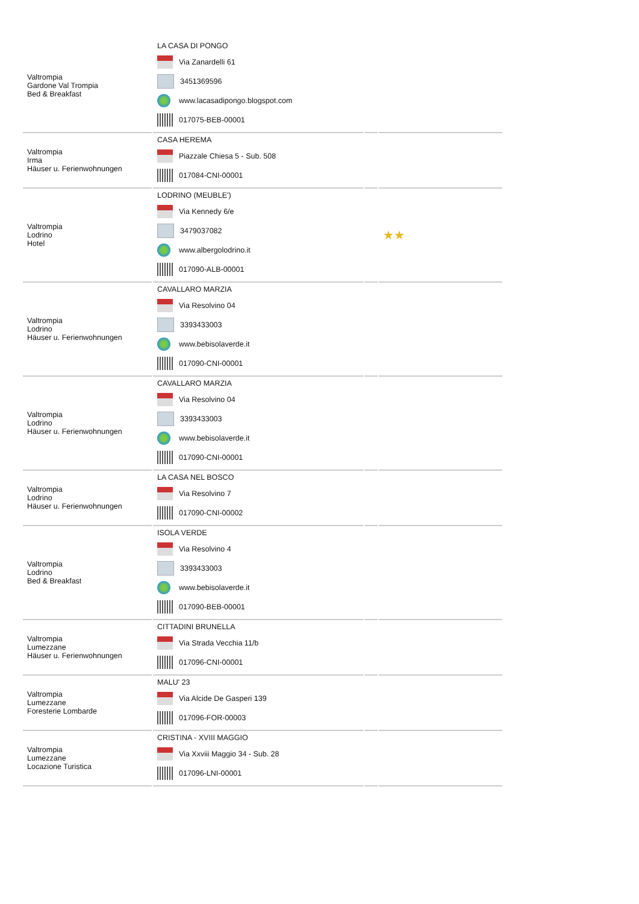| Valtrompia Gardone Val Trompia Bed & Breakfast | LA CASA DI PONGO Via Zanardelli 61 3451369596 www.lacasadipongo.blogspot.com 017075-BEB-00001 | | |
| Valtrompia Irma Häuser u. Ferienwohnungen | CASA HEREMA Piazzale Chiesa 5 - Sub. 508 017084-CNI-00001 | | |
| Valtrompia Lodrino Hotel | LODRINO (MEUBLE') Via Kennedy 6/e 3479037082 www.albergolodrino.it 017090-ALB-00001 | | ★★ |
| Valtrompia Lodrino Häuser u. Ferienwohnungen | CAVALLARO MARZIA Via Resolvino 04 3393433003 www.bebisolaverde.it 017090-CNI-00001 | | |
| Valtrompia Lodrino Häuser u. Ferienwohnungen | CAVALLARO MARZIA Via Resolvino 04 3393433003 www.bebisolaverde.it 017090-CNI-00001 | | |
| Valtrompia Lodrino Häuser u. Ferienwohnungen | LA CASA NEL BOSCO Via Resolvino 7 017090-CNI-00002 | | |
| Valtrompia Lodrino Bed & Breakfast | ISOLA VERDE Via Resolvino 4 3393433003 www.bebisolaverde.it 017090-BEB-00001 | | |
| Valtrompia Lumezzane Häuser u. Ferienwohnungen | CITTADINI BRUNELLA Via Strada Vecchia 11/b 017096-CNI-00001 | | |
| Valtrompia Lumezzane Foresterie Lombarde | MALU' 23 Via Alcide De Gasperi 139 017096-FOR-00003 | | |
| Valtrompia Lumezzane Locazione Turistica | CRISTINA - XVIII MAGGIO Via Xxviii Maggio 34 - Sub. 28 017096-LNI-00001 | | |